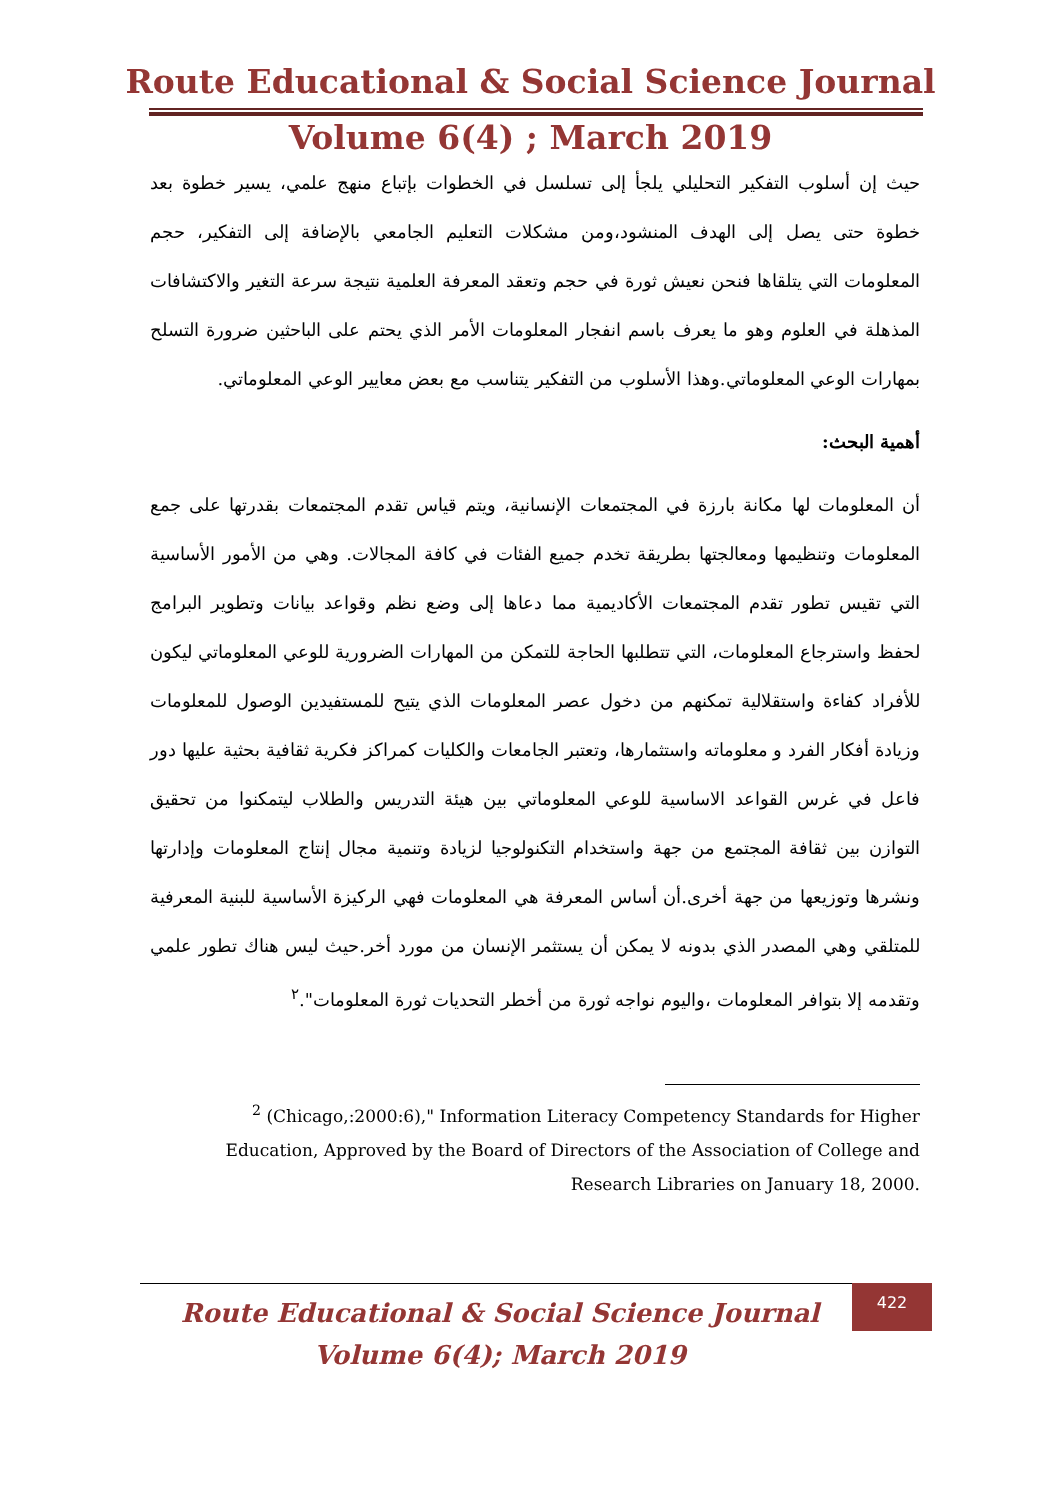Route Educational & Social Science Journal
Volume 6(4) ; March 2019
حيث إن أسلوب التفكير التحليلي يلجأ إلى تسلسل في الخطوات بإتباع منهج علمي، يسير خطوة بعد خطوة حتى يصل إلى الهدف المنشود،ومن مشكلات التعليم الجامعي بالإضافة إلى التفكير، حجم المعلومات التي يتلقاها فنحن نعيش ثورة في حجم وتعقد المعرفة العلمية نتيجة سرعة التغير والاكتشافات المذهلة في العلوم وهو ما يعرف باسم انفجار المعلومات الأمر الذي يحتم على الباحثين ضرورة التسلح بمهارات الوعي المعلوماتي.وهذا الأسلوب من التفكير يتناسب مع بعض معايير الوعي المعلوماتي.
أهمية البحث:
أن المعلومات لها مكانة بارزة في المجتمعات الإنسانية، ويتم قياس تقدم المجتمعات بقدرتها على جمع المعلومات وتنظيمها ومعالجتها بطريقة تخدم جميع الفئات في كافة المجالات. وهي من الأمور الأساسية التي تقيس تطور تقدم المجتمعات الأكاديمية مما دعاها إلى وضع نظم وقواعد بيانات وتطوير البرامج لحفظ واسترجاع المعلومات، التي تتطلبها الحاجة للتمكن من المهارات الضرورية للوعي المعلوماتي ليكون للأفراد كفاءة واستقلالية تمكنهم من دخول عصر المعلومات الذي يتيح للمستفيدين الوصول للمعلومات وزيادة أفكار الفرد و معلوماته واستثمارها، وتعتبر الجامعات والكليات كمراكز فكرية ثقافية بحثية عليها دور فاعل في غرس القواعد الاساسية للوعي المعلوماتي بين هيئة التدريس والطلاب ليتمكنوا من تحقيق التوازن بين ثقافة المجتمع من جهة واستخدام التكنولوجيا لزيادة وتنمية مجال إنتاج المعلومات وإدارتها ونشرها وتوزيعها من جهة أخرى.أن أساس المعرفة هي المعلومات فهي الركيزة الأساسية للبنية المعرفية للمتلقي وهي المصدر الذي بدونه لا يمكن أن يستثمر الإنسان من مورد أخر.حيث ليس هناك تطور علمي وتقدمه إلا بتوافر المعلومات ،واليوم نواجه ثورة من أخطر التحديات ثورة المعلومات".<sup>٢</sup>
<sup>2</sup> (Chicago,:2000:6)," Information Literacy Competency Standards for Higher Education, Approved by the Board of Directors of the Association of College and Research Libraries on January 18, 2000.
Route Educational & Social Science Journal
Volume 6(4); March 2019
422